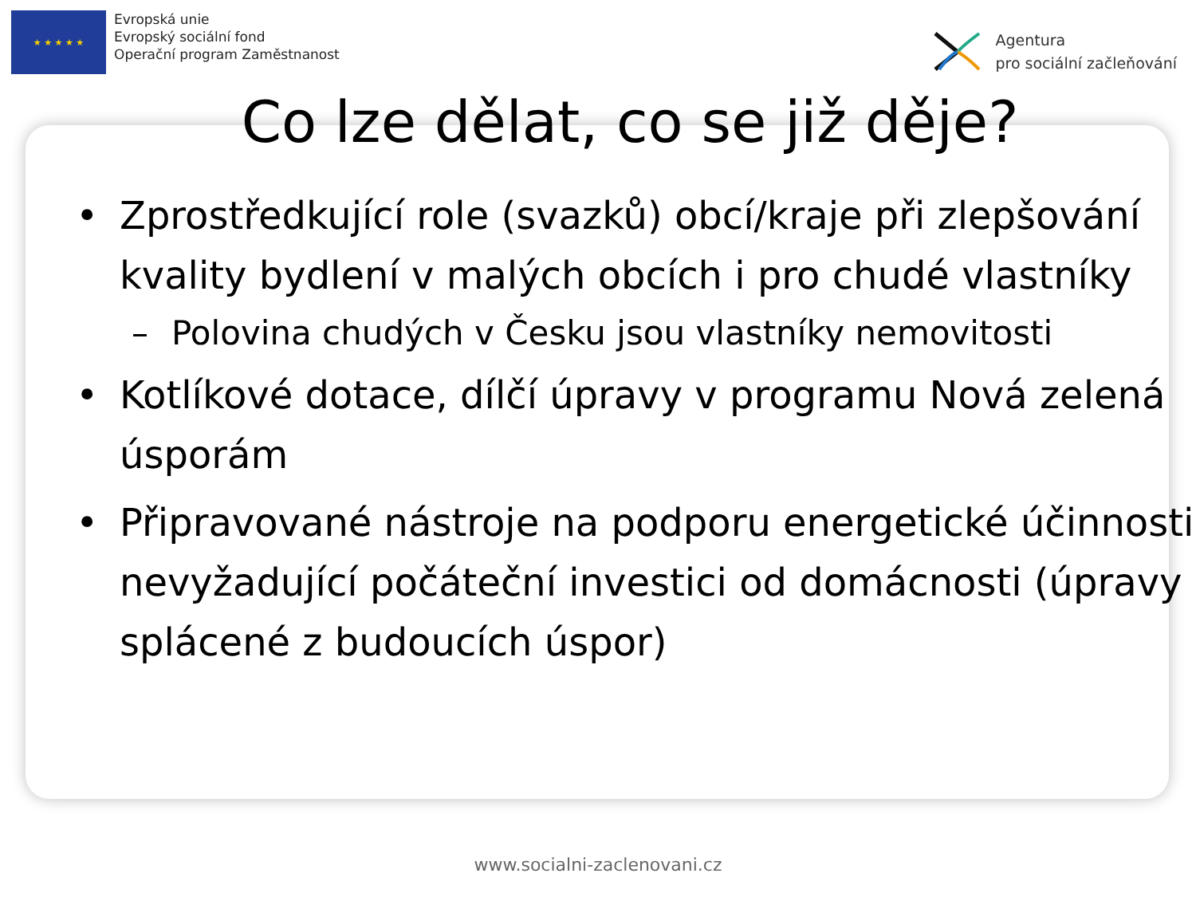★ ★ ★ ★ ★
Evropská unie
Evropský sociální fond
Operační program Zaměstnanost
Agentura
pro sociální začleňování
Co lze dělat, co se již děje?
• Zprostředkující role (svazků) obcí/kraje při zlepšování kvality bydlení v malých obcích i pro chudé vlastníky
– Polovina chudých v Česku jsou vlastníky nemovitosti
• Kotlíkové dotace, dílčí úpravy v programu Nová zelená úsporám
• Připravované nástroje na podporu energetické účinnosti nevyžadující počáteční investici od domácnosti (úpravy splácené z budoucích úspor)
www.socialni-zaclenovani.cz